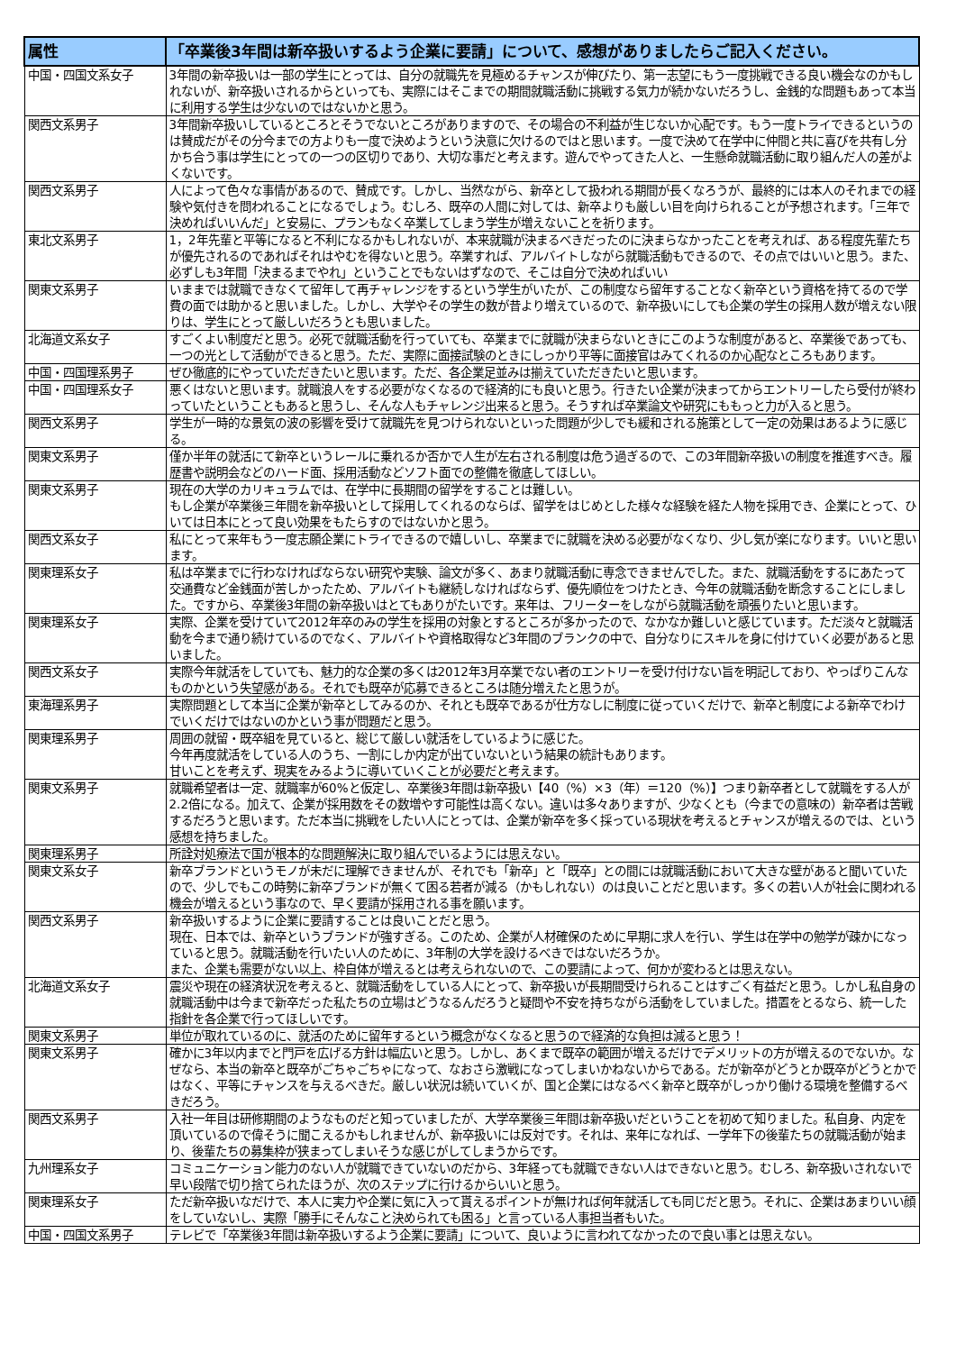| 属性 | 「卒業後3年間は新卒扱いするよう企業に要請」について、感想がありましたらご記入ください。 |
| --- | --- |
| 中国・四国文系女子 | 3年間の新卒扱いは一部の学生にとっては、自分の就職先を見極めるチャンスが伸びたり、第一志望にもう一度挑戦できる良い機会なのかもしれないが、新卒扱いされるからといっても、実際にはそこまでの期間就職活動に挑戦する気力が続かないだろうし、金銭的な問題もあって本当に利用する学生は少ないのではないかと思う。 |
| 関西文系男子 | 3年間新卒扱いしているところとそうでないところがありますので、その場合の不利益が生じないか心配です。もう一度トライできるというのは賛成だがその分今までの方よりも一度で決めようという決意に欠けるのではと思います。一度で決めて在学中に仲間と共に喜びを共有し分かち合う事は学生にとっての一つの区切りであり、大切な事だと考えます。遊んでやってきた人と、一生懸命就職活動に取り組んだ人の差がよくないです。 |
| 関西文系男子 | 人によって色々な事情があるので、賛成です。しかし、当然ながら、新卒として扱われる期間が長くなろうが、最終的には本人のそれまでの経験や気付きを問われることになるでしょう。むしろ、既卒の人間に対しては、新卒よりも厳しい目を向けられることが予想されます。「三年で決めればいいんだ」と安易に、プランもなく卒業してしまう学生が増えないことを祈ります。 |
| 東北文系男子 | 1，2年先輩と平等になると不利になるかもしれないが、本来就職が決まるべきだったのに決まらなかったことを考えれば、ある程度先輩たちが優先されるのであればそれはやむを得ないと思う。卒業すれば、アルバイトしながら就職活動もできるので、その点ではいいと思う。また、必ずしも3年間「決まるまでやれ」ということでもないはずなので、そこは自分で決めればいい |
| 関東文系男子 | いままでは就職できなくて留年して再チャレンジをするという学生がいたが、この制度なら留年することなく新卒という資格を持てるので学費の面では助かると思いました。しかし、大学やその学生の数が昔より増えているので、新卒扱いにしても企業の学生の採用人数が増えない限りは、学生にとって厳しいだろうとも思いました。 |
| 北海道文系女子 | すごくよい制度だと思う。必死で就職活動を行っていても、卒業までに就職が決まらないときにこのような制度があると、卒業後であっても、一つの光として活動ができると思う。ただ、実際に面接試験のときにしっかり平等に面接官はみてくれるのか心配なところもあります。 |
| 中国・四国理系男子 | ぜひ徹底的にやっていただきたいと思います。ただ、各企業足並みは揃えていただきたいと思います。 |
| 中国・四国理系女子 | 悪くはないと思います。就職浪人をする必要がなくなるので経済的にも良いと思う。行きたい企業が決まってからエントリーしたら受付が終わっていたということもあると思うし、そんな人もチャレンジ出来ると思う。そうすれば卒業論文や研究にももっと力が入ると思う。 |
| 関西文系男子 | 学生が一時的な景気の波の影響を受けて就職先を見つけられないといった問題が少しでも緩和される施策として一定の効果はあるように感じる。 |
| 関東文系男子 | 僅か半年の就活にて新卒というレールに乗れるか否かで人生が左右される制度は危う過ぎるので、この3年間新卒扱いの制度を推進すべき。履歴書や説明会などのハード面、採用活動などソフト面での整備を徹底してほしい。 |
| 関東文系男子 | 現在の大学のカリキュラムでは、在学中に長期間の留学をすることは難しい。 もし企業が卒業後三年間を新卒扱いとして採用してくれるのならば、留学をはじめとした様々な経験を経た人物を採用でき、企業にとって、ひいては日本にとって良い効果をもたらすのではないかと思う。 |
| 関西文系女子 | 私にとって来年もう一度志願企業にトライできるので嬉しいし、卒業までに就職を決める必要がなくなり、少し気が楽になります。いいと思います。 |
| 関東理系女子 | 私は卒業までに行わなければならない研究や実験、論文が多く、あまり就職活動に専念できませんでした。また、就職活動をするにあたって交通費など金銭面が苦しかったため、アルバイトも継続しなければならず、優先順位をつけたとき、今年の就職活動を断念することにしました。ですから、卒業後3年間の新卒扱いはとてもありがたいです。来年は、フリーターをしながら就職活動を頑張りたいと思います。 |
| 関東理系女子 | 実際、企業を受けていて2012年卒のみの学生を採用の対象とするところが多かったので、なかなか難しいと感じています。ただ淡々と就職活動を今まで通り続けているのでなく、アルバイトや資格取得など3年間のブランクの中で、自分なりにスキルを身に付けていく必要があると思いました。 |
| 関西文系女子 | 実際今年就活をしていても、魅力的な企業の多くは2012年3月卒業でない者のエントリーを受け付けない旨を明記しており、やっぱりこんなものかという失望感がある。それでも既卒が応募できるところは随分増えたと思うが。 |
| 東海理系男子 | 実際問題として本当に企業が新卒としてみるのか、それとも既卒であるが仕方なしに制度に従っていくだけで、新卒と制度による新卒でわけでいくだけではないのかという事が問題だと思う。 |
| 関東理系男子 | 周囲の就留・既卒組を見ていると、総じて厳しい就活をしているように感じた。 今年再度就活をしている人のうち、一割にしか内定が出ていないという結果の統計もあります。 甘いことを考えず、現実をみるように導いていくことが必要だと考えます。 |
| 関東文系男子 | 就職希望者は一定、就職率が60%と仮定し、卒業後3年間は新卒扱い【40（%）×3（年）＝120（%）】つまり新卒者として就職をする人が2.2倍になる。加えて、企業が採用数をその数増やす可能性は高くない。違いは多々ありますが、少なくとも（今までの意味の）新卒者は苦戦するだろうと思います。ただ本当に挑戦をしたい人にとっては、企業が新卒を多く採っている現状を考えるとチャンスが増えるのでは、という感想を持ちました。 |
| 関東理系男子 | 所詮対処療法で国が根本的な問題解決に取り組んでいるようには思えない。 |
| 関東文系女子 | 新卒ブランドというモノが未だに理解できませんが、それでも「新卒」と「既卒」との間には就職活動において大きな壁があると聞いていたので、少しでもこの時勢に新卒ブランドが無くて困る若者が減る（かもしれない）のは良いことだと思います。多くの若い人が社会に関われる機会が増えるという事なので、早く要請が採用される事を願います。 |
| 関西文系男子 | 新卒扱いするように企業に要請することは良いことだと思う。 現在、日本では、新卒というブランドが強すぎる。このため、企業が人材確保のために早期に求人を行い、学生は在学中の勉学が疎かになっていると思う。就職活動を行いたい人のために、3年制の大学を設けるべきではないだろうか。 また、企業も需要がない以上、枠自体が増えるとは考えられないので、この要請によって、何かが変わるとは思えない。 |
| 北海道文系女子 | 震災や現在の経済状況を考えると、就職活動をしている人にとって、新卒扱いが長期間受けられることはすごく有益だと思う。しかし私自身の就職活動中は今まで新卒だった私たちの立場はどうなるんだろうと疑問や不安を持ちながら活動をしていました。措置をとるなら、統一した指針を各企業で行ってほしいです。 |
| 関東文系男子 | 単位が取れているのに、就活のために留年するという概念がなくなると思うので経済的な負担は減ると思う！ |
| 関東文系男子 | 確かに3年以内までと門戸を広げる方針は幅広いと思う。しかし、あくまで既卒の範囲が増えるだけでデメリットの方が増えるのでないか。なぜなら、本当の新卒と既卒がごちゃごちゃになって、なおさら激戦になってしまいかねないからである。だが新卒がどうとか既卒がどうとかではなく、平等にチャンスを与えるべきだ。厳しい状況は続いていくが、国と企業にはなるべく新卒と既卒がしっかり働ける環境を整備するべきだろう。 |
| 関西文系男子 | 入社一年目は研修期間のようなものだと知っていましたが、大学卒業後三年間は新卒扱いだということを初めて知りました。私自身、内定を頂いているので偉そうに聞こえるかもしれませんが、新卒扱いには反対です。それは、来年になれば、一学年下の後輩たちの就職活動が始まり、後輩たちの募集枠が狭まってしまいそうな感じがしてしまうからです。 |
| 九州理系女子 | コミュニケーション能力のない人が就職できていないのだから、3年経っても就職できない人はできないと思う。むしろ、新卒扱いされないで早い段階で切り捨てられたほうが、次のステップに行けるからいいと思う。 |
| 関東理系女子 | ただ新卒扱いなだけで、本人に実力や企業に気に入って貰えるポイントが無ければ何年就活しても同じだと思う。それに、企業はあまりいい顔をしていないし、実際「勝手にそんなこと決められても困る」と言っている人事担当者もいた。 |
| 中国・四国文系男子 | テレビで「卒業後3年間は新卒扱いするよう企業に要請」について、良いように言われてなかったので良い事とは思えない。 |